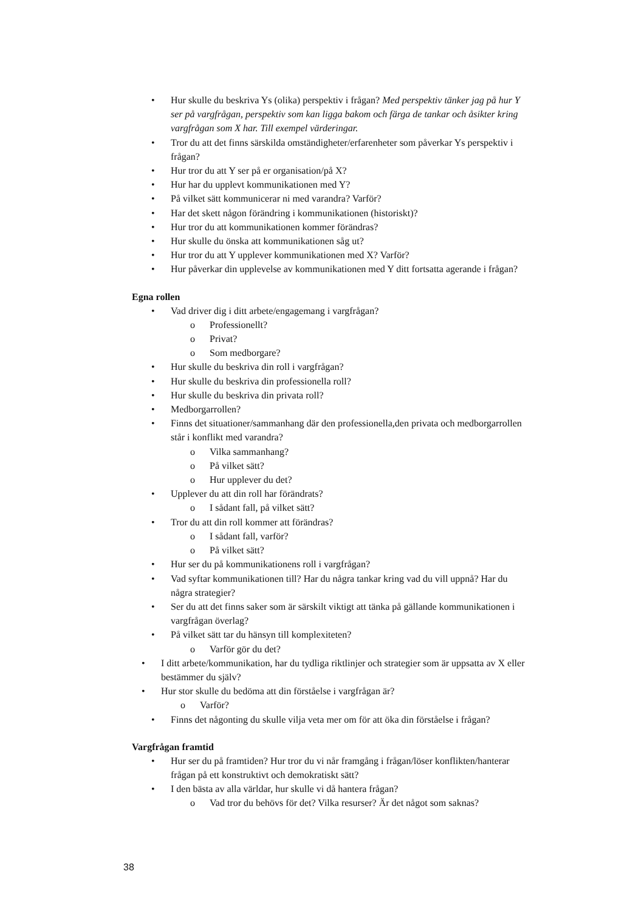• Hur skulle du beskriva Ys (olika) perspektiv i frågan? Med perspektiv tänker jag på hur Y ser på vargfrågan, perspektiv som kan ligga bakom och färga de tankar och åsikter kring vargfrågan som X har. Till exempel värderingar.
• Tror du att det finns särskilda omständigheter/erfarenheter som påverkar Ys perspektiv i frågan?
• Hur tror du att Y ser på er organisation/på X?
• Hur har du upplevt kommunikationen med Y?
• På vilket sätt kommunicerar ni med varandra? Varför?
• Har det skett någon förändring i kommunikationen (historiskt)?
• Hur tror du att kommunikationen kommer förändras?
• Hur skulle du önska att kommunikationen såg ut?
• Hur tror du att Y upplever kommunikationen med X? Varför?
• Hur påverkar din upplevelse av kommunikationen med Y ditt fortsatta agerande i frågan?
Egna rollen
• Vad driver dig i ditt arbete/engagemang i vargfrågan?
o Professionellt?
o Privat?
o Som medborgare?
• Hur skulle du beskriva din roll i vargfrågan?
• Hur skulle du beskriva din professionella roll?
• Hur skulle du beskriva din privata roll?
• Medborgarrollen?
• Finns det situationer/sammanhang där den professionella,den privata och medborgarrollen står i konflikt med varandra?
o Vilka sammanhang?
o På vilket sätt?
o Hur upplever du det?
• Upplever du att din roll har förändrats?
o I sådant fall, på vilket sätt?
• Tror du att din roll kommer att förändras?
o I sådant fall, varför?
o På vilket sätt?
• Hur ser du på kommunikationens roll i vargfrågan?
• Vad syftar kommunikationen till? Har du några tankar kring vad du vill uppnå? Har du några strategier?
• Ser du att det finns saker som är särskilt viktigt att tänka på gällande kommunikationen i vargfrågan överlag?
• På vilket sätt tar du hänsyn till komplexiteten?
o Varför gör du det?
• I ditt arbete/kommunikation, har du tydliga riktlinjer och strategier som är uppsatta av X eller bestämmer du själv?
• Hur stor skulle du bedöma att din förståelse i vargfrågan är?
o Varför?
• Finns det någonting du skulle vilja veta mer om för att öka din förståelse i frågan?
Vargfrågan framtid
• Hur ser du på framtiden? Hur tror du vi når framgång i frågan/löser konflikten/hanterar frågan på ett konstruktivt och demokratiskt sätt?
• I den bästa av alla världar, hur skulle vi då hantera frågan?
o Vad tror du behövs för det? Vilka resurser? Är det något som saknas?
38